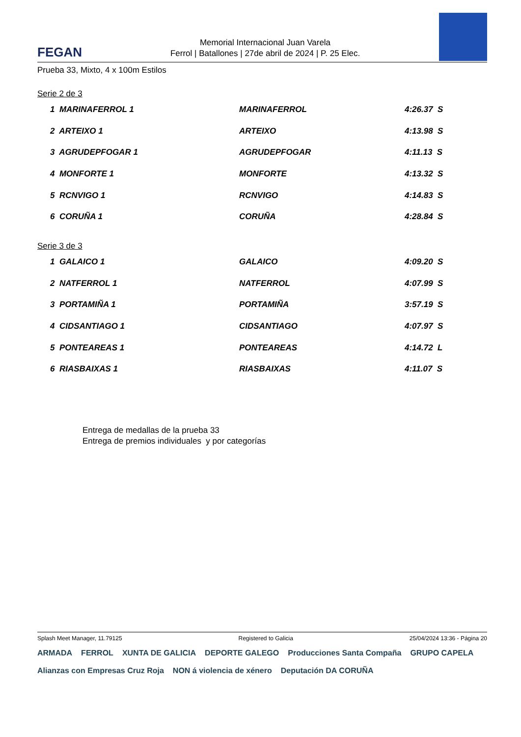FEGAN
Memorial Internacional Juan Varela
Ferrol | Batallones | 27de abril de 2024 | P. 25 Elec.
Prueba 33, Mixto, 4 x 100m Estilos
Serie 2 de 3
| 1 MARINAFERROL 1 | MARINAFERROL | 4:26.37 S |
| 2 ARTEIXO 1 | ARTEIXO | 4:13.98 S |
| 3 AGRUDEPFOGAR 1 | AGRUDEPFOGAR | 4:11.13 S |
| 4 MONFORTE 1 | MONFORTE | 4:13.32 S |
| 5 RCNVIGO 1 | RCNVIGO | 4:14.83 S |
| 6 CORUÑA 1 | CORUÑA | 4:28.84 S |
Serie 3 de 3
| 1 GALAICO 1 | GALAICO | 4:09.20 S |
| 2 NATFERROL 1 | NATFERROL | 4:07.99 S |
| 3 PORTAMIÑA 1 | PORTAMIÑA | 3:57.19 S |
| 4 CIDSANTIAGO 1 | CIDSANTIAGO | 4:07.97 S |
| 5 PONTEAREAS 1 | PONTEAREAS | 4:14.72 L |
| 6 RIASBAIXAS 1 | RIASBAIXAS | 4:11.07 S |
Entrega de medallas de la prueba 33
Entrega de premios individuales y por categorías
Splash Meet Manager, 11.79125 Registered to Galicia 25/04/2024 13:36 - Página 20
ARMADA FERROL XUNTA DE GALICIA DEPORTE GALEGO Producciones Santa Compaña GRUPO CAPELA Alianzas con Empresas Cruz Roja NON á violencia de xénero Deputación DA CORUÑA